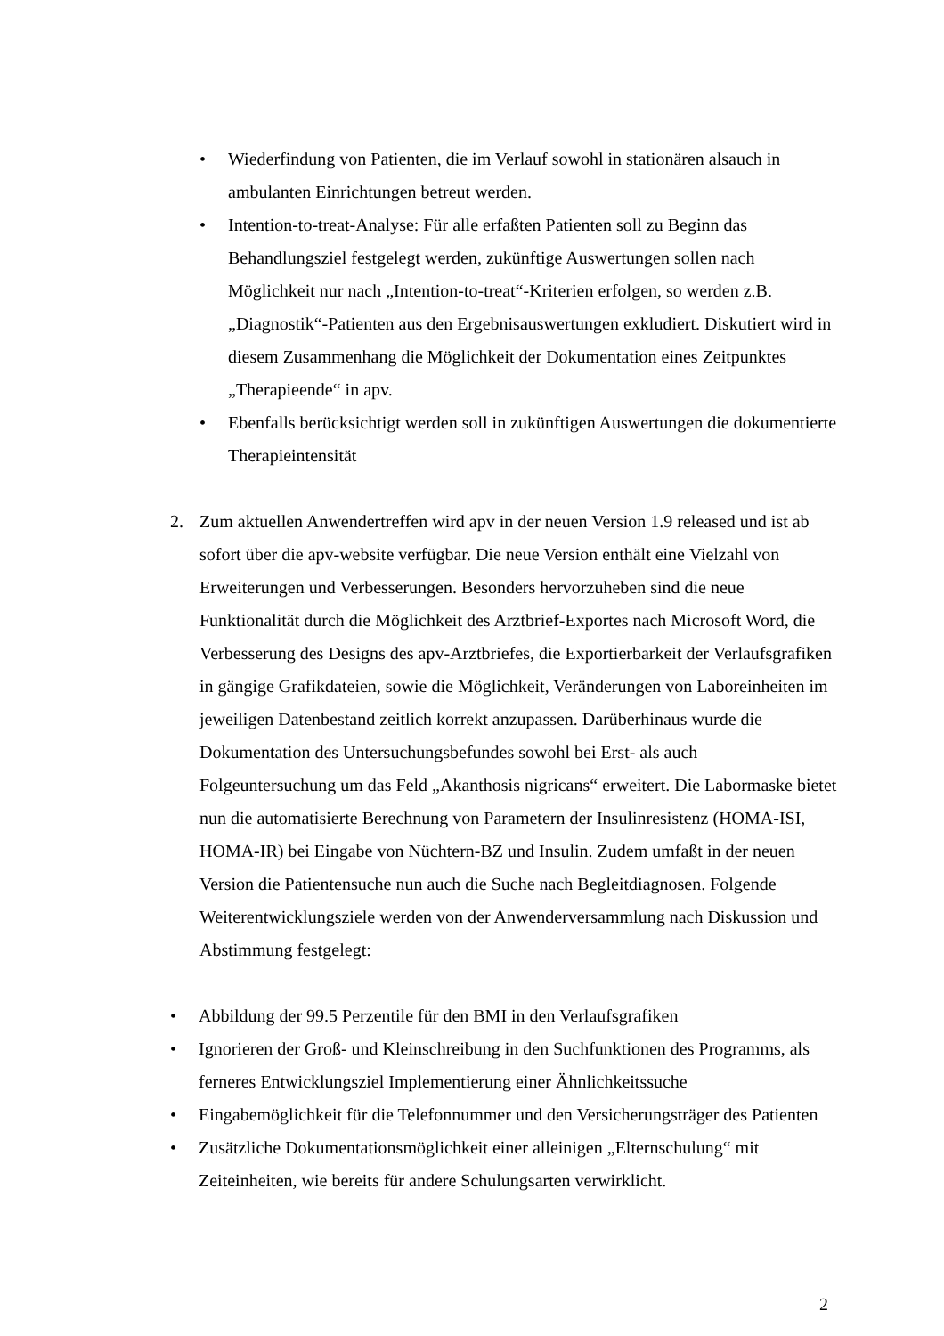• Wiederfindung von Patienten, die im Verlauf sowohl in stationären alsauch in ambulanten Einrichtungen betreut werden.
• Intention-to-treat-Analyse: Für alle erfaßten Patienten soll zu Beginn das Behandlungsziel festgelegt werden, zukünftige Auswertungen sollen nach Möglichkeit nur nach „Intention-to-treat“-Kriterien erfolgen, so werden z.B. „Diagnostik“-Patienten aus den Ergebnisauswertungen exkludiert. Diskutiert wird in diesem Zusammenhang die Möglichkeit der Dokumentation eines Zeitpunktes „Therapieende“ in apv.
• Ebenfalls berücksichtigt werden soll in zukünftigen Auswertungen die dokumentierte Therapieintensität
2. Zum aktuellen Anwendertreffen wird apv in der neuen Version 1.9 released und ist ab sofort über die apv-website verfügbar. Die neue Version enthält eine Vielzahl von Erweiterungen und Verbesserungen. Besonders hervorzuheben sind die neue Funktionalität durch die Möglichkeit des Arztbrief-Exportes nach Microsoft Word, die Verbesserung des Designs des apv-Arztbriefes, die Exportierbarkeit der Verlaufsgrafiken in gängige Grafikdateien, sowie die Möglichkeit, Veränderungen von Laboreinheiten im jeweiligen Datenbestand zeitlich korrekt anzupassen. Darüberhinaus wurde die Dokumentation des Untersuchungsbefundes sowohl bei Erst- als auch Folgeuntersuchung um das Feld „Akanthosis nigricans“ erweitert. Die Labormaske bietet nun die automatisierte Berechnung von Parametern der Insulinresistenz (HOMA-ISI, HOMA-IR) bei Eingabe von Nüchtern-BZ und Insulin. Zudem umfaßt in der neuen Version die Patientensuche nun auch die Suche nach Begleitdiagnosen. Folgende Weiterentwicklungsziele werden von der Anwenderversammlung nach Diskussion und Abstimmung festgelegt:
• Abbildung der 99.5 Perzentile für den BMI in den Verlaufsgrafiken
• Ignorieren der Groß- und Kleinschreibung in den Suchfunktionen des Programms, als ferneres Entwicklungsziel Implementierung einer Ähnlichkeitssuche
• Eingabemöglichkeit für die Telefonnummer und den Versicherungsträger des Patienten
• Zusätzliche Dokumentationsmöglichkeit einer alleinigen „Elternschulung“ mit Zeiteinheiten, wie bereits für andere Schulungsarten verwirklicht.
2